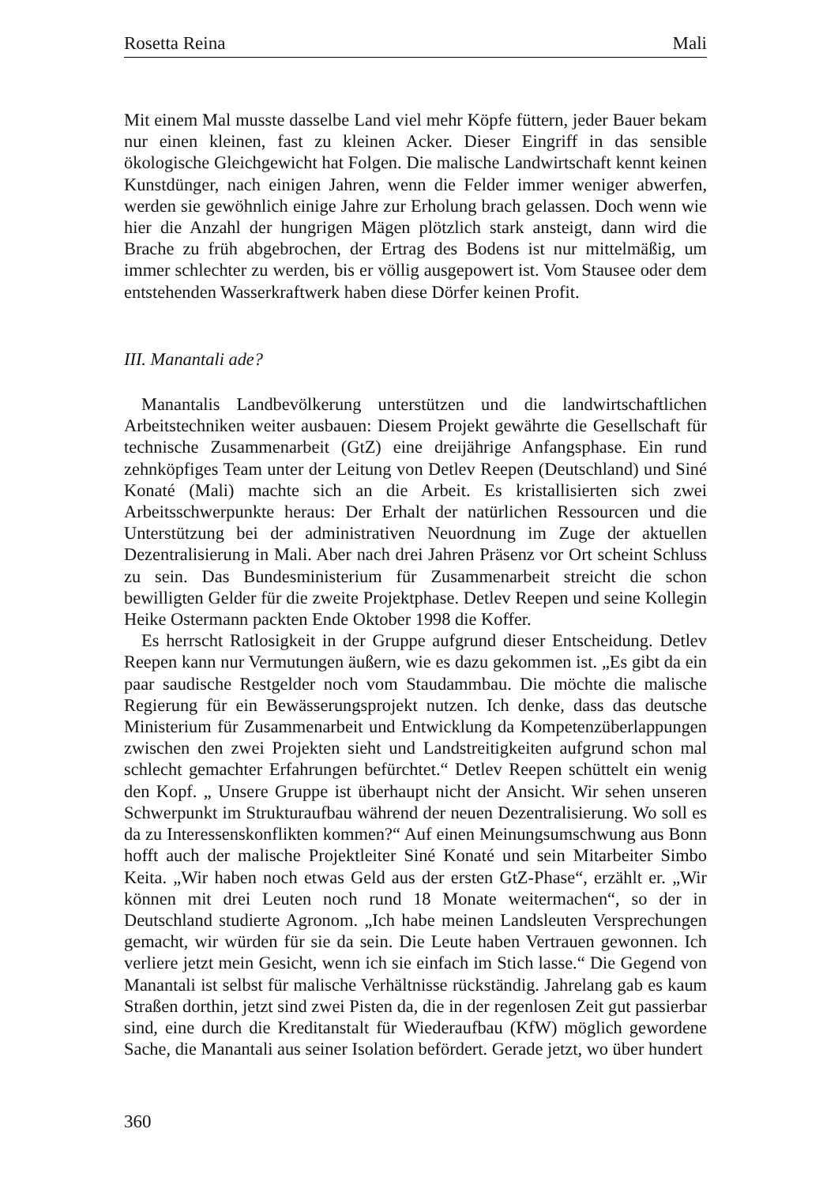Rosetta Reina Mali
Mit einem Mal musste dasselbe Land viel mehr Köpfe füttern, jeder Bauer bekam nur einen kleinen, fast zu kleinen Acker. Dieser Eingriff in das sensible ökologische Gleichgewicht hat Folgen. Die malische Landwirtschaft kennt keinen Kunstdünger, nach einigen Jahren, wenn die Felder immer weniger abwerfen, werden sie gewöhnlich einige Jahre zur Erholung brach gelassen. Doch wenn wie hier die Anzahl der hungrigen Mägen plötzlich stark ansteigt, dann wird die Brache zu früh abgebrochen, der Ertrag des Bodens ist nur mittelmäßig, um immer schlechter zu werden, bis er völlig ausgepowert ist. Vom Stausee oder dem entstehenden Wasserkraftwerk haben diese Dörfer keinen Profit.
III. Manantali ade?
Manantalis Landbevölkerung unterstützen und die landwirtschaftlichen Arbeitstechniken weiter ausbauen: Diesem Projekt gewährte die Gesellschaft für technische Zusammenarbeit (GtZ) eine dreijährige Anfangsphase. Ein rund zehnköpfiges Team unter der Leitung von Detlev Reepen (Deutschland) und Siné Konaté (Mali) machte sich an die Arbeit. Es kristallisierten sich zwei Arbeitsschwerpunkte heraus: Der Erhalt der natürlichen Ressourcen und die Unterstützung bei der administrativen Neuordnung im Zuge der aktuellen Dezentralisierung in Mali. Aber nach drei Jahren Präsenz vor Ort scheint Schluss zu sein. Das Bundesministerium für Zusammenarbeit streicht die schon bewilligten Gelder für die zweite Projektphase. Detlev Reepen und seine Kollegin Heike Ostermann packten Ende Oktober 1998 die Koffer.
Es herrscht Ratlosigkeit in der Gruppe aufgrund dieser Entscheidung. Detlev Reepen kann nur Vermutungen äußern, wie es dazu gekommen ist. „Es gibt da ein paar saudische Restgelder noch vom Staudammbau. Die möchte die malische Regierung für ein Bewässerungsprojekt nutzen. Ich denke, dass das deutsche Ministerium für Zusammenarbeit und Entwicklung da Kompetenzüberlappungen zwischen den zwei Projekten sieht und Landstreitigkeiten aufgrund schon mal schlecht gemachter Erfahrungen befürchtet.“ Detlev Reepen schüttelt ein wenig den Kopf. „ Unsere Gruppe ist überhaupt nicht der Ansicht. Wir sehen unseren Schwerpunkt im Strukturaufbau während der neuen Dezentralisierung. Wo soll es da zu Interessenskonflikten kommen?“ Auf einen Meinungsumschwung aus Bonn hofft auch der malische Projektleiter Siné Konaté und sein Mitarbeiter Simbo Keita. „Wir haben noch etwas Geld aus der ersten GtZ-Phase“, erzählt er. „Wir können mit drei Leuten noch rund 18 Monate weitermachen“, so der in Deutschland studierte Agronom. „Ich habe meinen Landsleuten Versprechungen gemacht, wir würden für sie da sein. Die Leute haben Vertrauen gewonnen. Ich verliere jetzt mein Gesicht, wenn ich sie einfach im Stich lasse.“ Die Gegend von Manantali ist selbst für malische Verhältnisse rückständig. Jahrelang gab es kaum Straßen dorthin, jetzt sind zwei Pisten da, die in der regenlosen Zeit gut passierbar sind, eine durch die Kreditanstalt für Wiederaufbau (KfW) möglich gewordene Sache, die Manantali aus seiner Isolation befördert. Gerade jetzt, wo über hundert
360